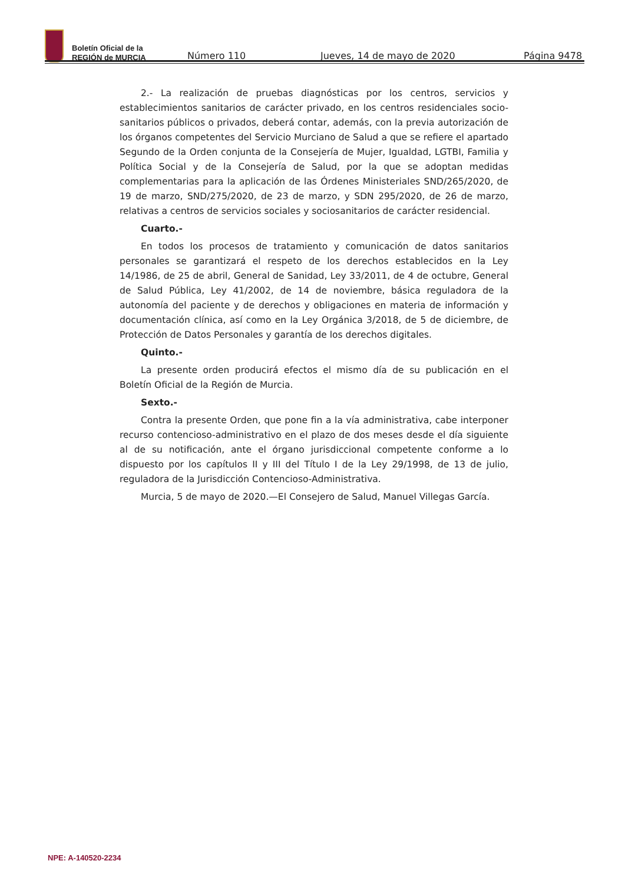Boletín Oficial de la
REGIÓN de MURCIA
Número 110 Jueves, 14 de mayo de 2020 Página 9478
2.- La realización de pruebas diagnósticas por los centros, servicios y establecimientos sanitarios de carácter privado, en los centros residenciales socio-sanitarios públicos o privados, deberá contar, además, con la previa autorización de los órganos competentes del Servicio Murciano de Salud a que se refiere el apartado Segundo de la Orden conjunta de la Consejería de Mujer, Igualdad, LGTBI, Familia y Política Social y de la Consejería de Salud, por la que se adoptan medidas complementarias para la aplicación de las Órdenes Ministeriales SND/265/2020, de 19 de marzo, SND/275/2020, de 23 de marzo, y SDN 295/2020, de 26 de marzo, relativas a centros de servicios sociales y sociosanitarios de carácter residencial.
Cuarto.-
En todos los procesos de tratamiento y comunicación de datos sanitarios personales se garantizará el respeto de los derechos establecidos en la Ley 14/1986, de 25 de abril, General de Sanidad, Ley 33/2011, de 4 de octubre, General de Salud Pública, Ley 41/2002, de 14 de noviembre, básica reguladora de la autonomía del paciente y de derechos y obligaciones en materia de información y documentación clínica, así como en la Ley Orgánica 3/2018, de 5 de diciembre, de Protección de Datos Personales y garantía de los derechos digitales.
Quinto.-
La presente orden producirá efectos el mismo día de su publicación en el Boletín Oficial de la Región de Murcia.
Sexto.-
Contra la presente Orden, que pone fin a la vía administrativa, cabe interponer recurso contencioso-administrativo en el plazo de dos meses desde el día siguiente al de su notificación, ante el órgano jurisdiccional competente conforme a lo dispuesto por los capítulos II y III del Título I de la Ley 29/1998, de 13 de julio, reguladora de la Jurisdicción Contencioso-Administrativa.
Murcia, 5 de mayo de 2020.—El Consejero de Salud, Manuel Villegas García.
NPE: A-140520-2234